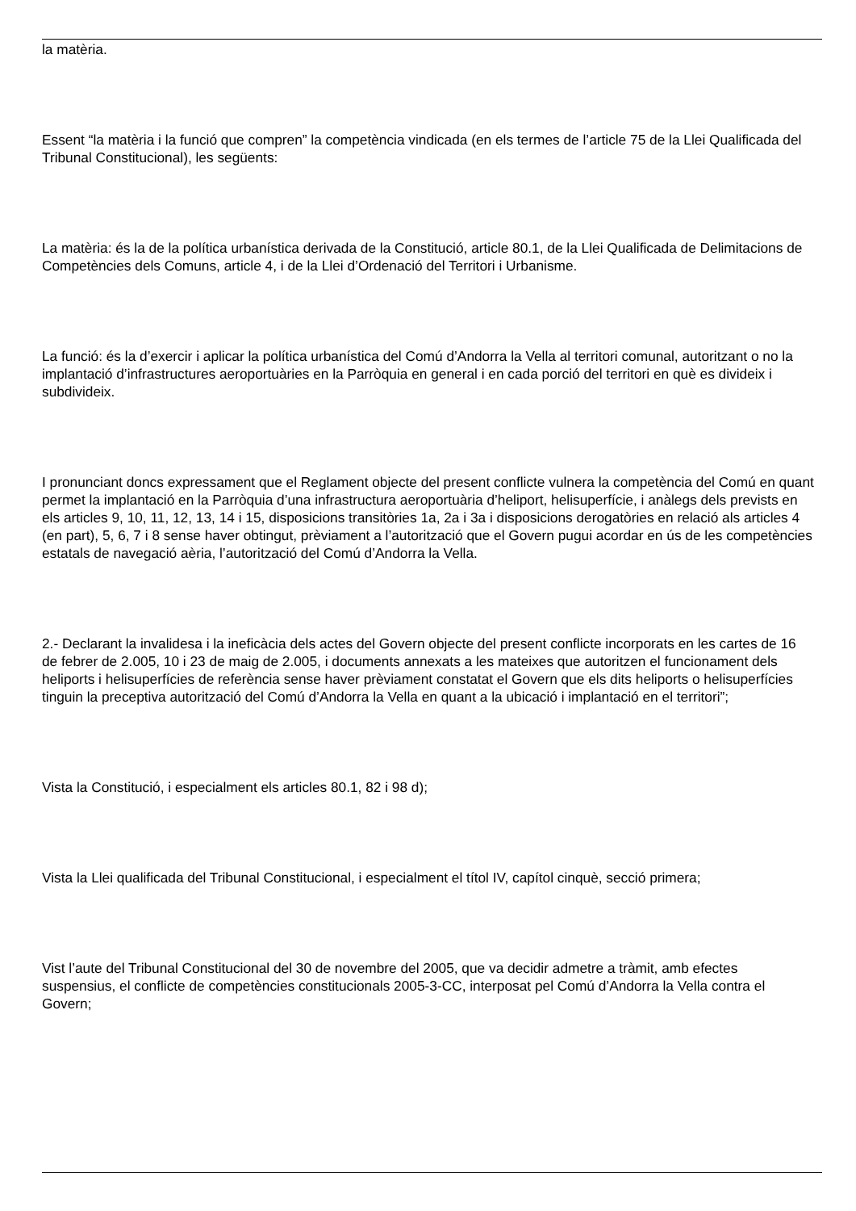la matèria.
Essent “la matèria i la funció que compren” la competència vindicada (en els termes de l’article 75 de la Llei Qualificada del Tribunal Constitucional), les següents:
La matèria: és la de la política urbanística derivada de la Constitució, article 80.1, de la Llei Qualificada de Delimitacions de Competències dels Comuns, article 4, i de la Llei d’Ordenació del Territori i Urbanisme.
La funció: és la d’exercir i aplicar la política urbanística del Comú d’Andorra la Vella al territori comunal, autoritzant o no la implantació d’infrastructures aeroportuàries en la Parròquia en general i en cada porció del territori en què es divideix i subdivideix.
I pronunciant doncs expressament que el Reglament objecte del present conflicte vulnera la competència del Comú en quant permet la implantació en la Parròquia d’una infrastructura aeroportuària d’heliport, helisuperfície, i anàlegs dels prevists en els articles 9, 10, 11, 12, 13, 14 i 15, disposicions transitòries 1a, 2a i 3a i disposicions derogatòries en relació als articles 4 (en part), 5, 6, 7 i 8 sense haver obtingut, prèviament a l’autorització que el Govern pugui acordar en ús de les competències estatals de navegació aèria, l’autorització del Comú d’Andorra la Vella.
2.- Declarant la invalidesa i la ineficàcia dels actes del Govern objecte del present conflicte incorporats en les cartes de 16 de febrer de 2.005, 10 i 23 de maig de 2.005, i documents annexats a les mateixes que autoritzen el funcionament dels heliports i helisuperfícies de referència sense haver prèviament constatat el Govern que els dits heliports o helisuperfícies tinguin la preceptiva autorització del Comú d’Andorra la Vella en quant a la ubicació i implantació en el territori”;
Vista la Constitució, i especialment els articles 80.1, 82 i 98 d);
Vista la Llei qualificada del Tribunal Constitucional, i especialment el títol IV, capítol cinquè, secció primera;
Vist l’aute del Tribunal Constitucional del 30 de novembre del 2005, que va decidir admetre a tràmit, amb efectes suspensius, el conflicte de competències constitucionals 2005-3-CC, interposat pel Comú d’Andorra la Vella contra el Govern;